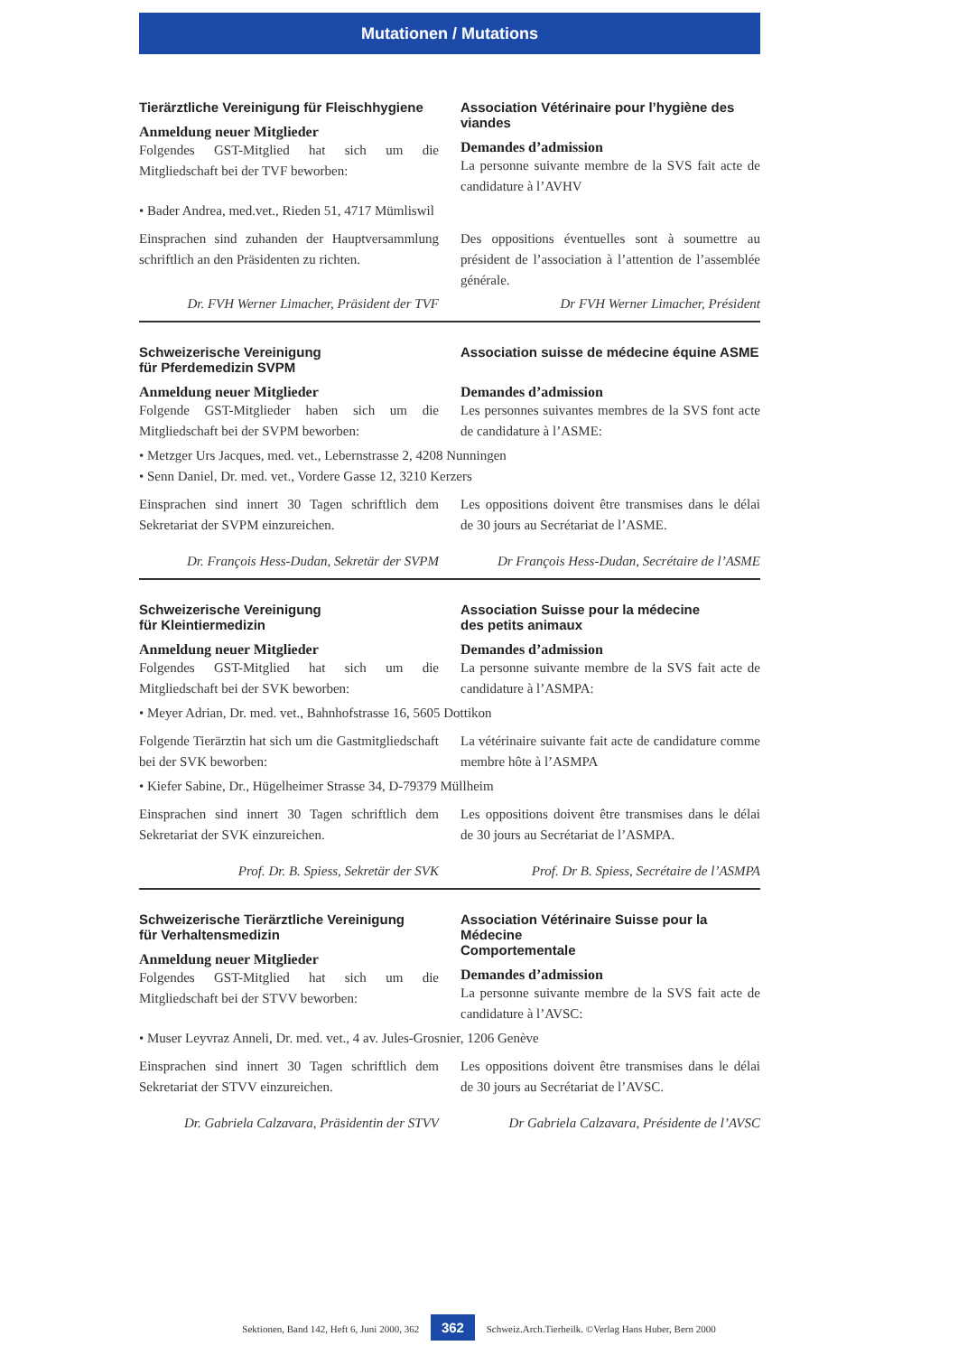Mutationen / Mutations
Tierärztliche Vereinigung für Fleischhygiene
Anmeldung neuer Mitglieder
Folgendes GST-Mitglied hat sich um die Mitgliedschaft bei der TVF beworben:
Association Vétérinaire pour l’hygiène des viandes
Demandes d’admission
La personne suivante membre de la SVS fait acte de candidature à l’AVHV
• Bader Andrea, med.vet., Rieden 51, 4717 Mümliswil
Einsprachen sind zuhanden der Hauptversammlung schriftlich an den Präsidenten zu richten.
Dr. FVH Werner Limacher, Präsident der TVF
Des oppositions éventuelles sont à soumettre au président de l’association à l’attention de l’assemblée générale.
Dr FVH Werner Limacher, Président
Schweizerische Vereinigung
für Pferdemedizin SVPM
Anmeldung neuer Mitglieder
Folgende GST-Mitglieder haben sich um die Mitgliedschaft bei der SVPM beworben:
Association suisse de médecine équine ASME
Demandes d’admission
Les personnes suivantes membres de la SVS font acte de candidature à l’ASME:
• Metzger Urs Jacques, med. vet., Lebernstrasse 2, 4208 Nunningen
• Senn Daniel, Dr. med. vet., Vordere Gasse 12, 3210 Kerzers
Einsprachen sind innert 30 Tagen schriftlich dem Sekretariat der SVPM einzureichen.
Dr. François Hess-Dudan, Sekretär der SVPM
Les oppositions doivent être transmises dans le délai de 30 jours au Secrétariat de l’ASME.
Dr François Hess-Dudan, Secrétaire de l’ASME
Schweizerische Vereinigung
für Kleintiermedizin
Anmeldung neuer Mitglieder
Folgendes GST-Mitglied hat sich um die Mitgliedschaft bei der SVK beworben:
Association Suisse pour la médecine
des petits animaux
Demandes d’admission
La personne suivante membre de la SVS fait acte de candidature à l’ASMPA:
• Meyer Adrian, Dr. med. vet., Bahnhofstrasse 16, 5605 Dottikon
Folgende Tierärztin hat sich um die Gastmitgliedschaft bei der SVK beworben:
La vétérinaire suivante fait acte de candidature comme membre hôte à l’ASMPA
• Kiefer Sabine, Dr., Hügelheimer Strasse 34, D-79379 Müllheim
Einsprachen sind innert 30 Tagen schriftlich dem Sekretariat der SVK einzureichen.
Prof. Dr. B. Spiess, Sekretär der SVK
Les oppositions doivent être transmises dans le délai de 30 jours au Secrétariat de l’ASMPA.
Prof. Dr B. Spiess, Secrétaire de l’ASMPA
Schweizerische Tierärztliche Vereinigung
für Verhaltensmedizin
Anmeldung neuer Mitglieder
Folgendes GST-Mitglied hat sich um die Mitgliedschaft bei der STVV beworben:
Association Vétérinaire Suisse pour la Médecine
Comportementale
Demandes d’admission
La personne suivante membre de la SVS fait acte de candidature à l’AVSC:
• Muser Leyvraz Anneli, Dr. med. vet., 4 av. Jules-Grosnier, 1206 Genève
Einsprachen sind innert 30 Tagen schriftlich dem Sekretariat der STVV einzureichen.
Dr. Gabriela Calzavara, Präsidentin der STVV
Les oppositions doivent être transmises dans le délai de 30 jours au Secrétariat de l’AVSC.
Dr Gabriela Calzavara, Présidente de l’AVSC
Sektionen, Band 142, Heft 6, Juni 2000, 362 362 Schweiz.Arch.Tierheilk. ©Verlag Hans Huber, Bern 2000